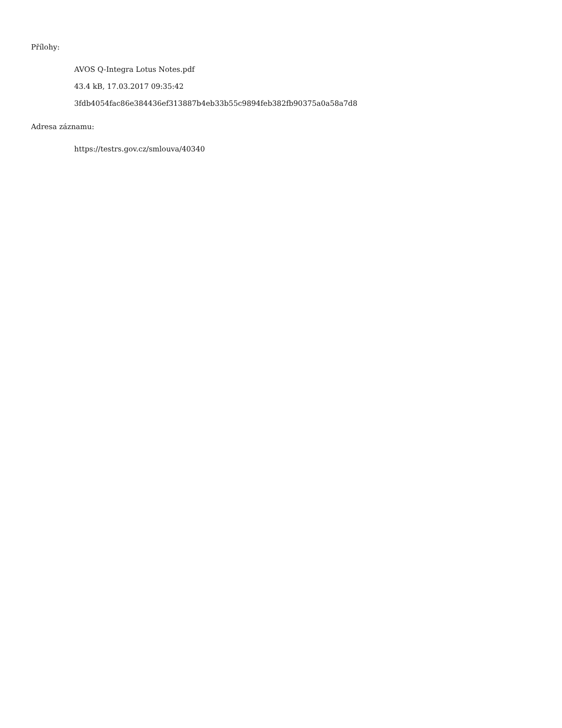Přílohy:
AVOS Q-Integra Lotus Notes.pdf
43.4 kB, 17.03.2017 09:35:42
3fdb4054fac86e384436ef313887b4eb33b55c9894feb382fb90375a0a58a7d8
Adresa záznamu:
https://testrs.gov.cz/smlouva/40340